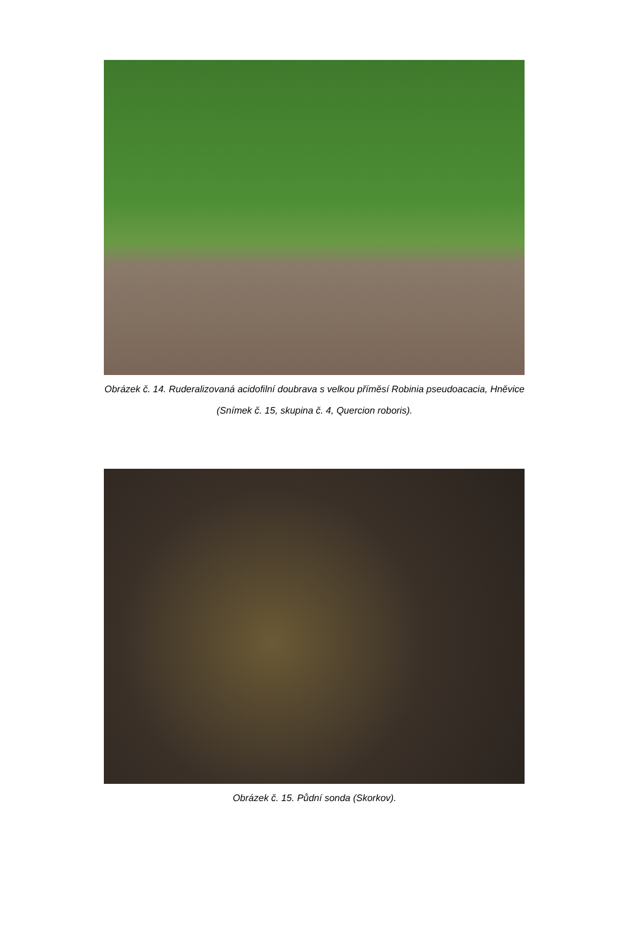Obrázek č. 14. Ruderalizovaná acidofilní doubrava s velkou příměsí Robinia pseudoacacia, Hněvice
(Snímek č. 15, skupina č. 4, Quercion roboris).
Obrázek č. 15. Půdní sonda (Skorkov).